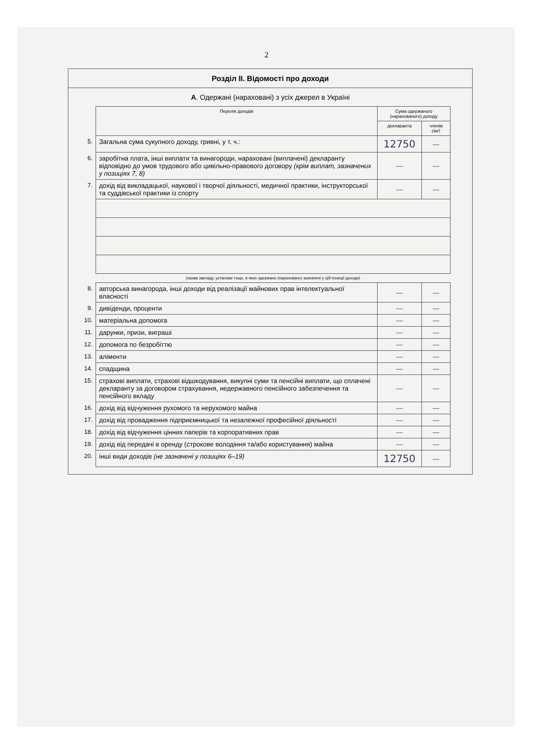2
Розділ II. Відомості про доходи
А. Одержані (нараховані) з усіх джерел в Україні
| | Перелік доходів | Сума одержаного (нарахованого) доходу | |
| | | декларанта | членів сім'ї |
| 5. | Загальна сума сукупного доходу, гривні, у т. ч.: | 12750 | — |
| 6. | заробітна плата, інші виплати та винагороди, нараховані (виплачені) декларанту відповідно до умов трудового або цивільно-правового договору (крім виплат, зазначених у позиціях 7, 8) | — | — |
| 7. | дохід від викладацької, наукової і творчої діяльності, медичної практики, інструкторської та суддівської практики із спорту | — | — |
| | (назва закладу, установи тощо, в яких одержано (нараховано) зазначені у цій позиції доходи) | | |
| 8. | авторська винагорода, інші доходи від реалізації майнових прав інтелектуальної власності | — | — |
| 9. | дивіденди, проценти | — | — |
| 10. | матеріальна допомога | — | — |
| 11. | дарунки, призи, виграші | — | — |
| 12. | допомога по безробіттю | — | — |
| 13. | аліменти | — | — |
| 14. | спадщина | — | — |
| 15. | страхові виплати, страхові відшкодування, викупні суми та пенсійні виплати, що сплачені декларанту за договором страхування, недержавного пенсійного забезпечення та пенсійного вкладу | — | — |
| 16. | дохід від відчуження рухомого та нерухомого майна | — | — |
| 17. | дохід від провадження підприємницької та незалежної професійної діяльності | — | — |
| 18. | дохід від відчуження цінних паперів та корпоративних прав | — | — |
| 19. | дохід від передачі в оренду (строкове володіння та/або користування) майна | — | — |
| 20. | інші види доходів (не зазначені у позиціях 6–19) | 12750 | — |